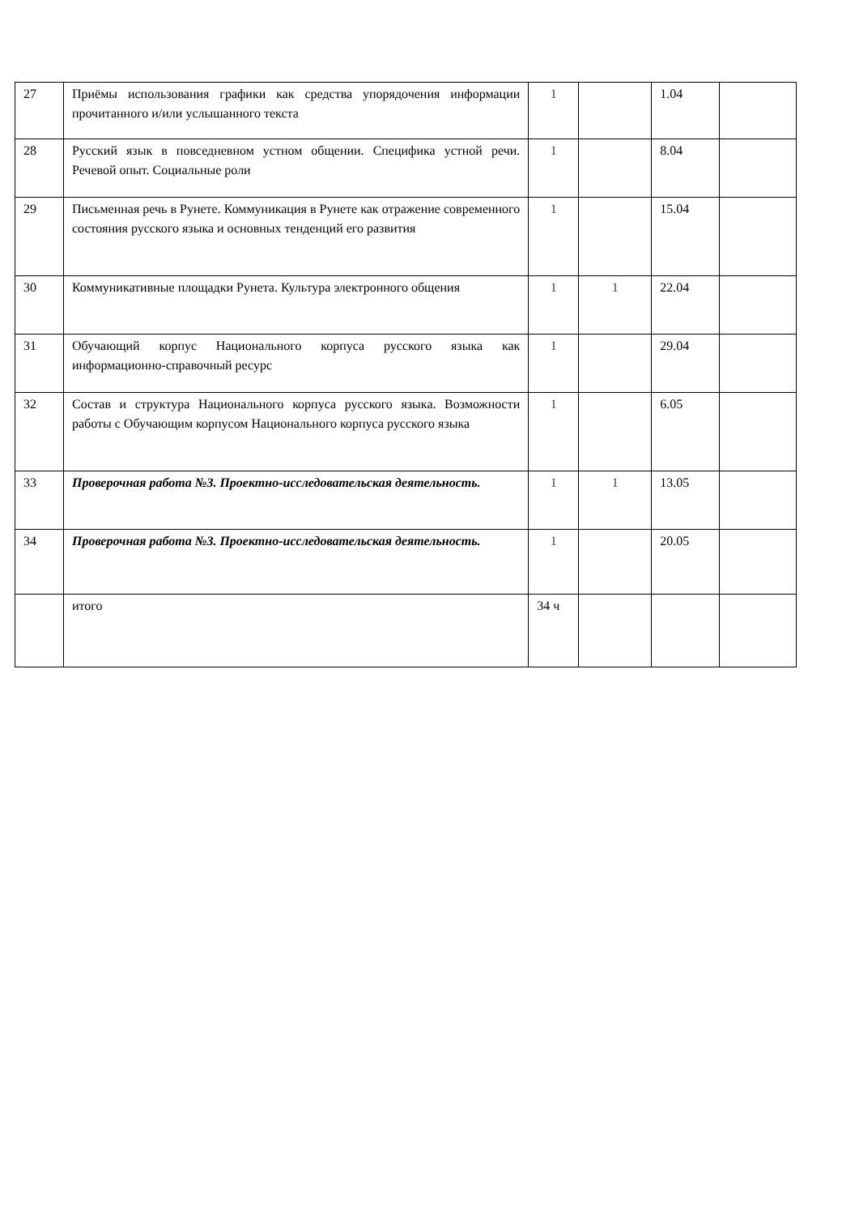| 27 | Приёмы использования графики как средства упорядочения информации прочитанного и/или услышанного текста | 1 | | 1.04 | |
| 28 | Русский язык в повседневном устном общении. Специфика устной речи. Речевой опыт. Социальные роли | 1 | | 8.04 | |
| 29 | Письменная речь в Рунете. Коммуникация в Рунете как отражение современного состояния русского языка и основных тенденций его развития | 1 | | 15.04 | |
| 30 | Коммуникативные площадки Рунета. Культура электронного общения | 1 | 1 | 22.04 | |
| 31 | Обучающий корпус Национального корпуса русского языка как информационно-справочный ресурс | 1 | | 29.04 | |
| 32 | Состав и структура Национального корпуса русского языка. Возможности работы с Обучающим корпусом Национального корпуса русского языка | 1 | | 6.05 | |
| 33 | Проверочная работа №3. Проектно-исследовательская деятельность. | 1 | 1 | 13.05 | |
| 34 | Проверочная работа №3. Проектно-исследовательская деятельность. | 1 | | 20.05 | |
| | итого | 34 ч | | | |